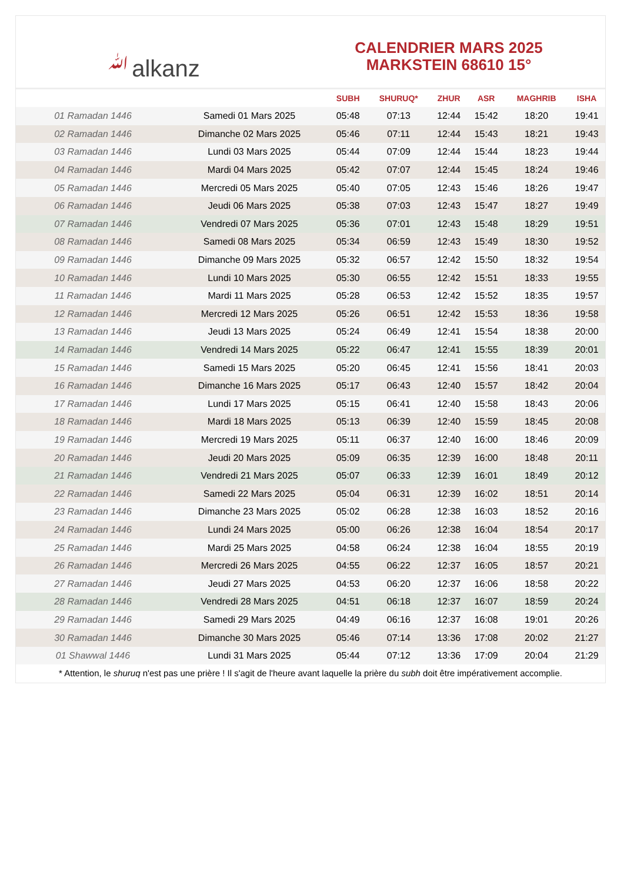ﷲalkanz
CALENDRIER MARS 2025
MARKSTEIN 68610 15°
| | | SUBH | SHURUQ* | ZHUR | ASR | MAGHRIB | ISHA |
| --- | --- | --- | --- | --- | --- | --- | --- |
| 01 Ramadan 1446 | Samedi 01 Mars 2025 | 05:48 | 07:13 | 12:44 | 15:42 | 18:20 | 19:41 |
| 02 Ramadan 1446 | Dimanche 02 Mars 2025 | 05:46 | 07:11 | 12:44 | 15:43 | 18:21 | 19:43 |
| 03 Ramadan 1446 | Lundi 03 Mars 2025 | 05:44 | 07:09 | 12:44 | 15:44 | 18:23 | 19:44 |
| 04 Ramadan 1446 | Mardi 04 Mars 2025 | 05:42 | 07:07 | 12:44 | 15:45 | 18:24 | 19:46 |
| 05 Ramadan 1446 | Mercredi 05 Mars 2025 | 05:40 | 07:05 | 12:43 | 15:46 | 18:26 | 19:47 |
| 06 Ramadan 1446 | Jeudi 06 Mars 2025 | 05:38 | 07:03 | 12:43 | 15:47 | 18:27 | 19:49 |
| 07 Ramadan 1446 | Vendredi 07 Mars 2025 | 05:36 | 07:01 | 12:43 | 15:48 | 18:29 | 19:51 |
| 08 Ramadan 1446 | Samedi 08 Mars 2025 | 05:34 | 06:59 | 12:43 | 15:49 | 18:30 | 19:52 |
| 09 Ramadan 1446 | Dimanche 09 Mars 2025 | 05:32 | 06:57 | 12:42 | 15:50 | 18:32 | 19:54 |
| 10 Ramadan 1446 | Lundi 10 Mars 2025 | 05:30 | 06:55 | 12:42 | 15:51 | 18:33 | 19:55 |
| 11 Ramadan 1446 | Mardi 11 Mars 2025 | 05:28 | 06:53 | 12:42 | 15:52 | 18:35 | 19:57 |
| 12 Ramadan 1446 | Mercredi 12 Mars 2025 | 05:26 | 06:51 | 12:42 | 15:53 | 18:36 | 19:58 |
| 13 Ramadan 1446 | Jeudi 13 Mars 2025 | 05:24 | 06:49 | 12:41 | 15:54 | 18:38 | 20:00 |
| 14 Ramadan 1446 | Vendredi 14 Mars 2025 | 05:22 | 06:47 | 12:41 | 15:55 | 18:39 | 20:01 |
| 15 Ramadan 1446 | Samedi 15 Mars 2025 | 05:20 | 06:45 | 12:41 | 15:56 | 18:41 | 20:03 |
| 16 Ramadan 1446 | Dimanche 16 Mars 2025 | 05:17 | 06:43 | 12:40 | 15:57 | 18:42 | 20:04 |
| 17 Ramadan 1446 | Lundi 17 Mars 2025 | 05:15 | 06:41 | 12:40 | 15:58 | 18:43 | 20:06 |
| 18 Ramadan 1446 | Mardi 18 Mars 2025 | 05:13 | 06:39 | 12:40 | 15:59 | 18:45 | 20:08 |
| 19 Ramadan 1446 | Mercredi 19 Mars 2025 | 05:11 | 06:37 | 12:40 | 16:00 | 18:46 | 20:09 |
| 20 Ramadan 1446 | Jeudi 20 Mars 2025 | 05:09 | 06:35 | 12:39 | 16:00 | 18:48 | 20:11 |
| 21 Ramadan 1446 | Vendredi 21 Mars 2025 | 05:07 | 06:33 | 12:39 | 16:01 | 18:49 | 20:12 |
| 22 Ramadan 1446 | Samedi 22 Mars 2025 | 05:04 | 06:31 | 12:39 | 16:02 | 18:51 | 20:14 |
| 23 Ramadan 1446 | Dimanche 23 Mars 2025 | 05:02 | 06:28 | 12:38 | 16:03 | 18:52 | 20:16 |
| 24 Ramadan 1446 | Lundi 24 Mars 2025 | 05:00 | 06:26 | 12:38 | 16:04 | 18:54 | 20:17 |
| 25 Ramadan 1446 | Mardi 25 Mars 2025 | 04:58 | 06:24 | 12:38 | 16:04 | 18:55 | 20:19 |
| 26 Ramadan 1446 | Mercredi 26 Mars 2025 | 04:55 | 06:22 | 12:37 | 16:05 | 18:57 | 20:21 |
| 27 Ramadan 1446 | Jeudi 27 Mars 2025 | 04:53 | 06:20 | 12:37 | 16:06 | 18:58 | 20:22 |
| 28 Ramadan 1446 | Vendredi 28 Mars 2025 | 04:51 | 06:18 | 12:37 | 16:07 | 18:59 | 20:24 |
| 29 Ramadan 1446 | Samedi 29 Mars 2025 | 04:49 | 06:16 | 12:37 | 16:08 | 19:01 | 20:26 |
| 30 Ramadan 1446 | Dimanche 30 Mars 2025 | 05:46 | 07:14 | 13:36 | 17:08 | 20:02 | 21:27 |
| 01 Shawwal 1446 | Lundi 31 Mars 2025 | 05:44 | 07:12 | 13:36 | 17:09 | 20:04 | 21:29 |
* Attention, le shuruq n'est pas une prière ! Il s'agit de l'heure avant laquelle la prière du subh doit être impérativement accomplie.